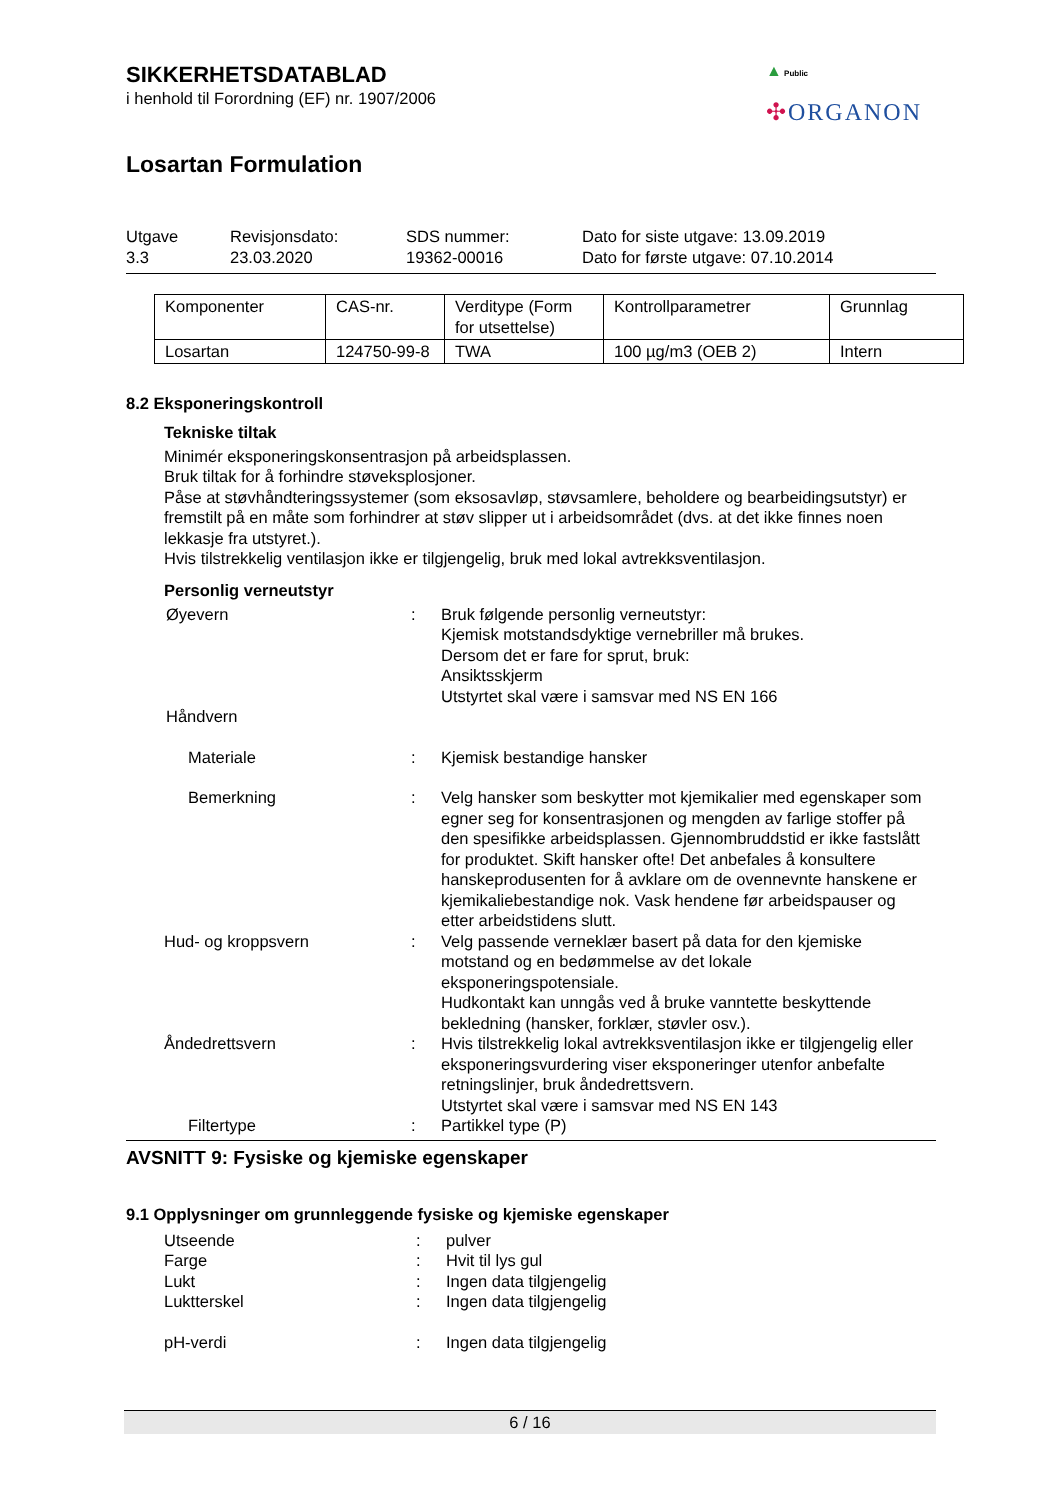▲ Public
✣ORGANON
SIKKERHETSDATABLAD
i henhold til Forordning (EF) nr. 1907/2006
Losartan Formulation
Utgave
3.3
Revisjonsdato:
23.03.2020
SDS nummer:
19362-00016
Dato for siste utgave: 13.09.2019
Dato for første utgave: 07.10.2014
| Komponenter | CAS-nr. | Verditype (Form for utsettelse) | Kontrollparametrer | Grunnlag |
| Losartan | 124750-99-8 | TWA | 100 µg/m3 (OEB 2) | Intern |
8.2 Eksponeringskontroll
Tekniske tiltak
Minimér eksponeringskonsentrasjon på arbeidsplassen.
Bruk tiltak for å forhindre støveksplosjoner.
Påse at støvhåndteringssystemer (som eksosavløp, støvsamlere, beholdere og bearbeidingsutstyr) er fremstilt på en måte som forhindrer at støv slipper ut i arbeidsområdet (dvs. at det ikke finnes noen lekkasje fra utstyret.).
Hvis tilstrekkelig ventilasjon ikke er tilgjengelig, bruk med lokal avtrekksventilasjon.
Personlig verneutstyr
Øyevern : Bruk følgende personlig verneutstyr:
Kjemisk motstandsdyktige vernebriller må brukes.
Dersom det er fare for sprut, bruk:
Ansiktsskjerm
Utstyrtet skal være i samsvar med NS EN 166
Håndvern
Materiale : Kjemisk bestandige hansker
Bemerkning : Velg hansker som beskytter mot kjemikalier med egenskaper som egner seg for konsentrasjonen og mengden av farlige stoffer på den spesifikke arbeidsplassen. Gjennombruddstid er ikke fastslått for produktet. Skift hansker ofte! Det anbefales å konsultere hanskeprodusenten for å avklare om de ovennevnte hanskene er kjemikaliebestandige nok. Vask hendene før arbeidspauser og etter arbeidstidens slutt.
Hud- og kroppsvern : Velg passende verneklær basert på data for den kjemiske motstand og en bedømmelse av det lokale eksponeringspotensiale.
Hudkontakt kan unngås ved å bruke vanntette beskyttende bekledning (hansker, forklær, støvler osv.).
Åndedrettsvern : Hvis tilstrekkelig lokal avtrekksventilasjon ikke er tilgjengelig eller eksponeringsvurdering viser eksponeringer utenfor anbefalte retningslinjer, bruk åndedrettsvern.
Utstyrtet skal være i samsvar med NS EN 143
Filtertype : Partikkel type (P)
AVSNITT 9: Fysiske og kjemiske egenskaper
9.1 Opplysninger om grunnleggende fysiske og kjemiske egenskaper
Utseende : pulver
Farge : Hvit til lys gul
Lukt : Ingen data tilgjengelig
Luktterskel : Ingen data tilgjengelig
pH-verdi : Ingen data tilgjengelig
6 / 16